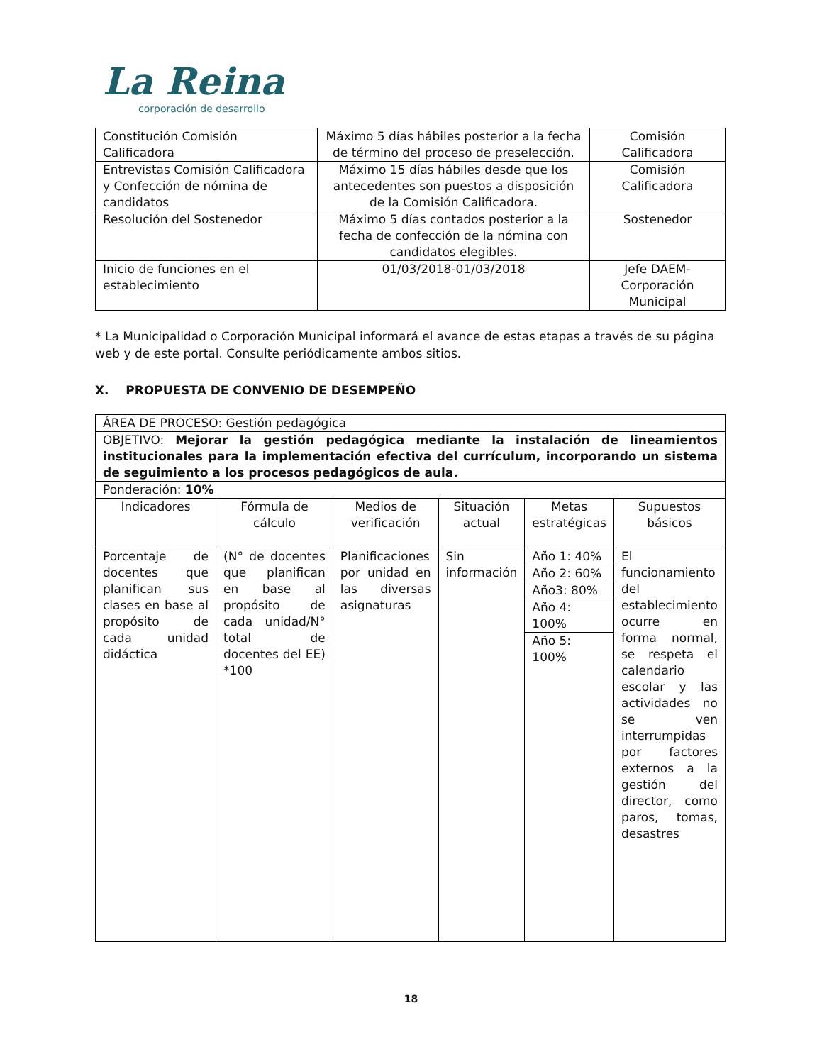La Reina
corporación de desarrollo
| Constitución Comisión Calificadora | Máximo 5 días hábiles posterior a la fecha de término del proceso de preselección. | Comisión Calificadora |
| Entrevistas Comisión Calificadora y Confección de nómina de candidatos | Máximo 15 días hábiles desde que los antecedentes son puestos a disposición de la Comisión Calificadora. | Comisión Calificadora |
| Resolución del Sostenedor | Máximo 5 días contados posterior a la fecha de confección de la nómina con candidatos elegibles. | Sostenedor |
| Inicio de funciones en el establecimiento | 01/03/2018-01/03/2018 | Jefe DAEM- Corporación Municipal |
* La Municipalidad o Corporación Municipal informará el avance de estas etapas a través de su página web y de este portal. Consulte periódicamente ambos sitios.
X. PROPUESTA DE CONVENIO DE DESEMPEÑO
| ÁREA DE PROCESO: Gestión pedagógica | | | | | |
| OBJETIVO: Mejorar la gestión pedagógica mediante la instalación de lineamientos institucionales para la implementación efectiva del currículum, incorporando un sistema de seguimiento a los procesos pedagógicos de aula. | | | | | |
| Ponderación: 10% | | | | | |
| Indicadores | Fórmula de cálculo | Medios de verificación | Situación actual | Metas estratégicas | Supuestos básicos |
| Porcentaje de docentes que planifican sus clases en base al propósito de cada unidad didáctica | (N° de docentes que planifican en base al propósito de cada unidad/N° total de docentes del EE) *100 | Planificaciones por unidad en las diversas asignaturas | Sin información | / Año 1: 40% / / Año 2: 60% / / Año3: 80% / / Año 4: 100% / / Año 5: 100% / | El funcionamiento del establecimiento ocurre en forma normal, se respeta el calendario escolar y las actividades no se ven interrumpidas por factores externos a la gestión del director, como paros, tomas, desastres |
18